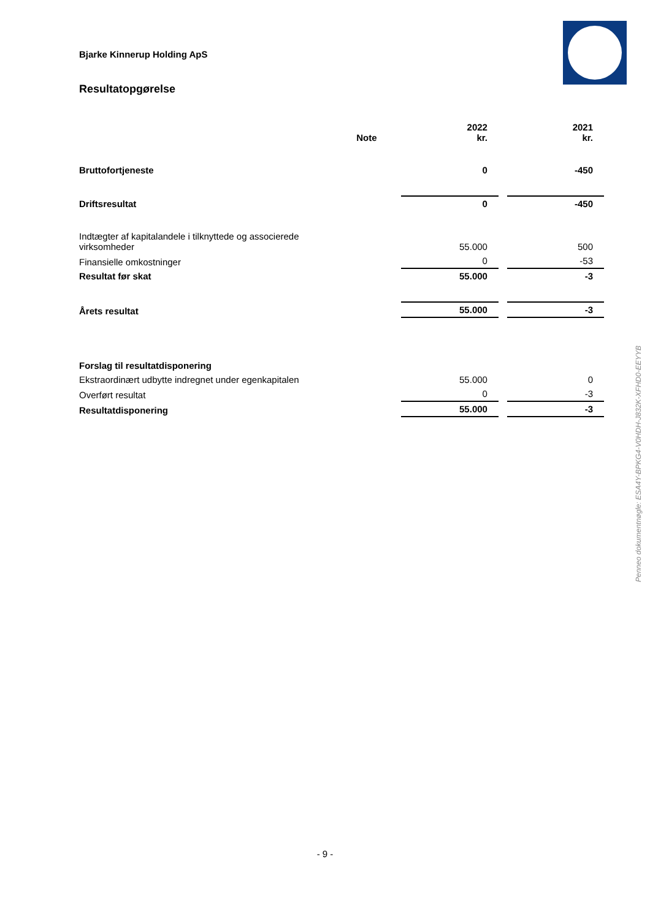Bjarke Kinnerup Holding ApS
Resultatopgørelse
| | Note | 2022 kr. | | 2021 kr. |
| --- | --- | --- | --- | --- |
| Bruttofortjeneste | | 0 | | -450 |
| Driftsresultat | | 0 | | -450 |
| Indtægter af kapitalandele i tilknyttede og associerede virksomheder | | 55.000 | | 500 |
| Finansielle omkostninger | | 0 | | -53 |
| Resultat før skat | | 55.000 | | -3 |
| Årets resultat | | 55.000 | | -3 |
| Forslag til resultatdisponering | | | | |
| Ekstraordinært udbytte indregnet under egenkapitalen | | 55.000 | | 0 |
| Overført resultat | | 0 | | -3 |
| Resultatdisponering | | 55.000 | | -3 |
Penneo dokumentnøgle: ESA4Y-BPKG4-V0HDH-J832K-XFHD0-EEYYB
- 9 -